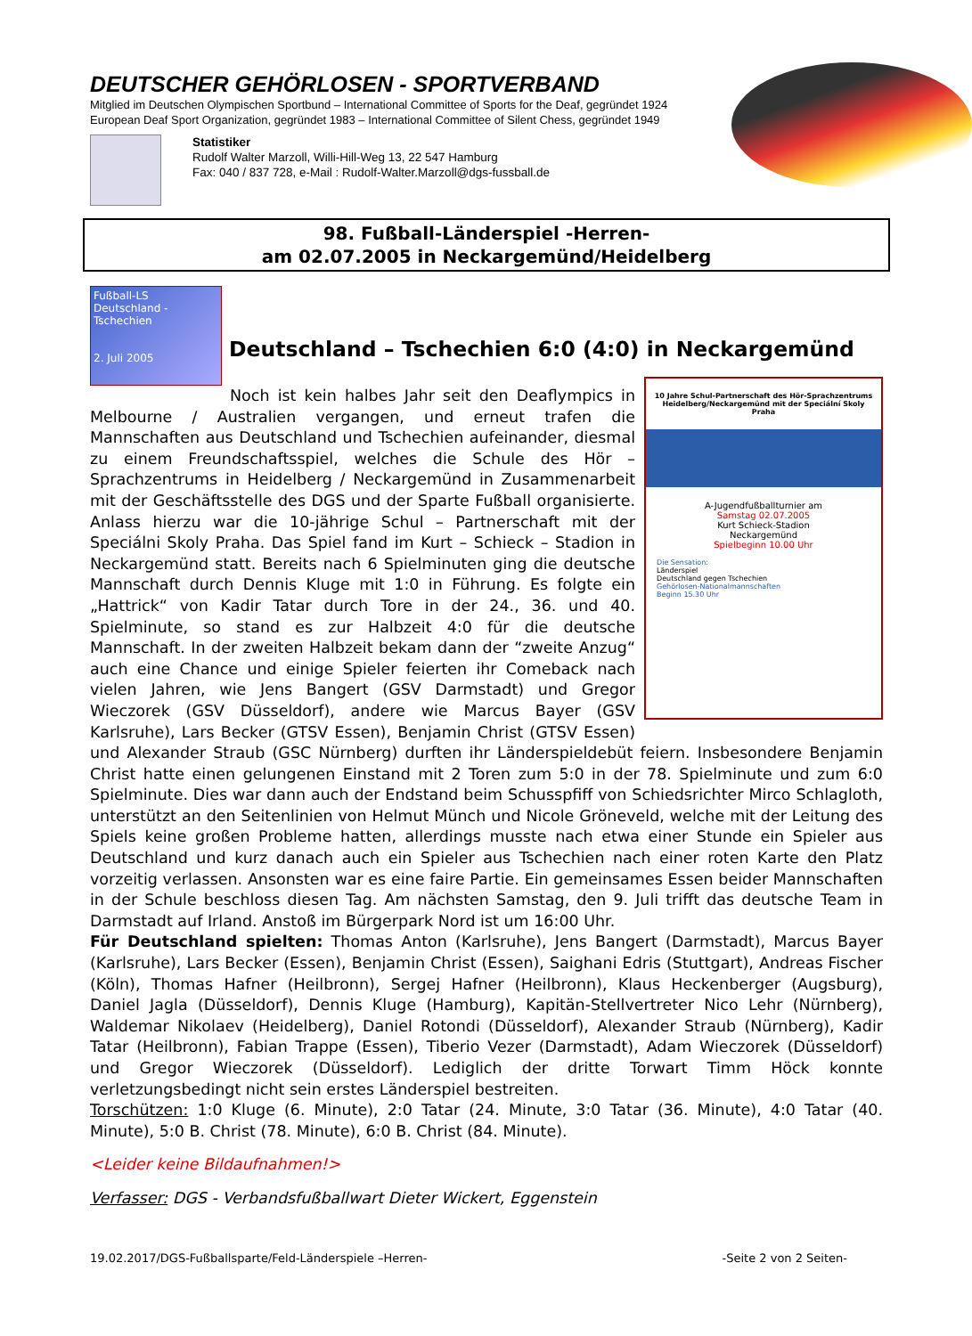DEUTSCHER GEHÖRLOSEN - SPORTVERBAND
Mitglied im Deutschen Olympischen Sportbund – International Committee of Sports for the Deaf, gegründet 1924
European Deaf Sport Organization, gegründet 1983 – International Committee of Silent Chess, gegründet 1949
Statistiker
Rudolf Walter Marzoll, Willi-Hill-Weg 13, 22 547 Hamburg
Fax: 040 / 837 728, e-Mail : Rudolf-Walter.Marzoll@dgs-fussball.de
98. Fußball-Länderspiel -Herren-
am 02.07.2005 in Neckargemünd/Heidelberg
Fußball-LS
Deutschland -
Tschechien
2. Juli 2005
Deutschland – Tschechien 6:0 (4:0) in Neckargemünd
10 Jahre Schul-Partnerschaft des Hör-Sprachzentrums Heidelberg/Neckargemünd mit der Speciální Skoly Praha
A-Jugendfußballturnier am
Samstag 02.07.2005
Kurt Schieck-Stadion
Neckargemünd
Spielbeginn 10.00 Uhr
Die Sensation:
Länderspiel
Deutschland gegen Tschechien
Gehörlosen-Nationalmannschaften
Beginn 15.30 Uhr
Noch ist kein halbes Jahr seit den Deaflympics in Melbourne / Australien vergangen, und erneut trafen die Mannschaften aus Deutschland und Tschechien aufeinander, diesmal zu einem Freundschaftsspiel, welches die Schule des Hör – Sprachzentrums in Heidelberg / Neckargemünd in Zusammenarbeit mit der Geschäftsstelle des DGS und der Sparte Fußball organisierte. Anlass hierzu war die 10-jährige Schul – Partnerschaft mit der Speciálni Skoly Praha. Das Spiel fand im Kurt – Schieck – Stadion in Neckargemünd statt. Bereits nach 6 Spielminuten ging die deutsche Mannschaft durch Dennis Kluge mit 1:0 in Führung. Es folgte ein „Hattrick“ von Kadir Tatar durch Tore in der 24., 36. und 40. Spielminute, so stand es zur Halbzeit 4:0 für die deutsche Mannschaft. In der zweiten Halbzeit bekam dann der “zweite Anzug“ auch eine Chance und einige Spieler feierten ihr Comeback nach vielen Jahren, wie Jens Bangert (GSV Darmstadt) und Gregor Wieczorek (GSV Düsseldorf), andere wie Marcus Bayer (GSV Karlsruhe), Lars Becker (GTSV Essen), Benjamin Christ (GTSV Essen) und Alexander Straub (GSC Nürnberg) durften ihr Länderspieldebüt feiern. Insbesondere Benjamin Christ hatte einen gelungenen Einstand mit 2 Toren zum 5:0 in der 78. Spielminute und zum 6:0 Spielminute. Dies war dann auch der Endstand beim Schusspfiff von Schiedsrichter Mirco Schlagloth, unterstützt an den Seitenlinien von Helmut Münch und Nicole Gröneveld, welche mit der Leitung des Spiels keine großen Probleme hatten, allerdings musste nach etwa einer Stunde ein Spieler aus Deutschland und kurz danach auch ein Spieler aus Tschechien nach einer roten Karte den Platz vorzeitig verlassen. Ansonsten war es eine faire Partie. Ein gemeinsames Essen beider Mannschaften in der Schule beschloss diesen Tag. Am nächsten Samstag, den 9. Juli trifft das deutsche Team in Darmstadt auf Irland. Anstoß im Bürgerpark Nord ist um 16:00 Uhr.
Für Deutschland spielten: Thomas Anton (Karlsruhe), Jens Bangert (Darmstadt), Marcus Bayer (Karlsruhe), Lars Becker (Essen), Benjamin Christ (Essen), Saighani Edris (Stuttgart), Andreas Fischer (Köln), Thomas Hafner (Heilbronn), Sergej Hafner (Heilbronn), Klaus Heckenberger (Augsburg), Daniel Jagla (Düsseldorf), Dennis Kluge (Hamburg), Kapitän-Stellvertreter Nico Lehr (Nürnberg), Waldemar Nikolaev (Heidelberg), Daniel Rotondi (Düsseldorf), Alexander Straub (Nürnberg), Kadir Tatar (Heilbronn), Fabian Trappe (Essen), Tiberio Vezer (Darmstadt), Adam Wieczorek (Düsseldorf) und Gregor Wieczorek (Düsseldorf). Lediglich der dritte Torwart Timm Höck konnte verletzungsbedingt nicht sein erstes Länderspiel bestreiten.
Torschützen: 1:0 Kluge (6. Minute), 2:0 Tatar (24. Minute, 3:0 Tatar (36. Minute), 4:0 Tatar (40. Minute), 5:0 B. Christ (78. Minute), 6:0 B. Christ (84. Minute).
<Leider keine Bildaufnahmen!>
Verfasser: DGS - Verbandsfußballwart Dieter Wickert, Eggenstein
19.02.2017/DGS-Fußballsparte/Feld-Länderspiele –Herren- -Seite 2 von 2 Seiten-